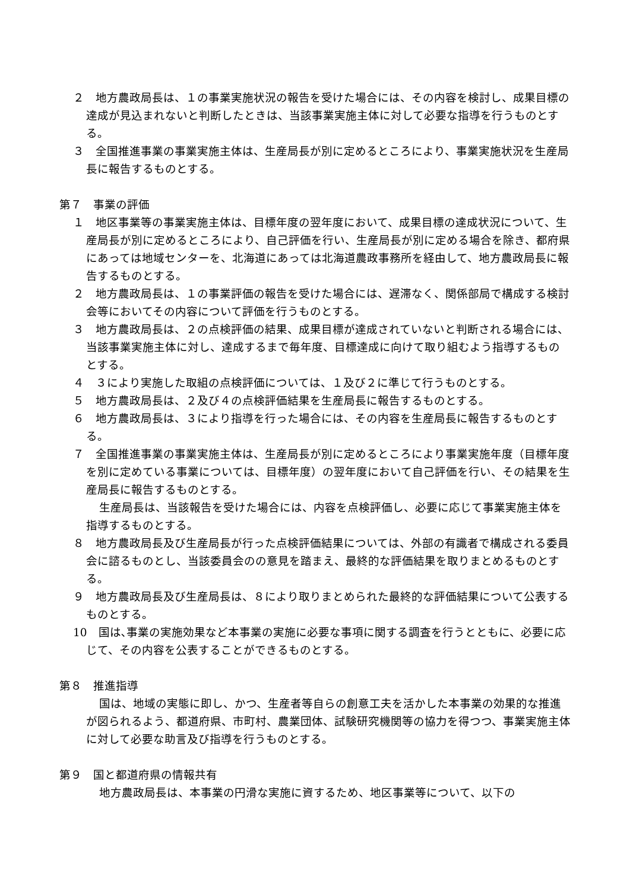２　地方農政局長は、１の事業実施状況の報告を受けた場合には、その内容を検討し、成果目標の達成が見込まれないと判断したときは、当該事業実施主体に対して必要な指導を行うものとする。
３　全国推進事業の事業実施主体は、生産局長が別に定めるところにより、事業実施状況を生産局長に報告するものとする。
第７　事業の評価
１　地区事業等の事業実施主体は、目標年度の翌年度において、成果目標の達成状況について、生産局長が別に定めるところにより、自己評価を行い、生産局長が別に定める場合を除き、都府県にあっては地域センターを、北海道にあっては北海道農政事務所を経由して、地方農政局長に報告するものとする。
２　地方農政局長は、１の事業評価の報告を受けた場合には、遅滞なく、関係部局で構成する検討会等においてその内容について評価を行うものとする。
３　地方農政局長は、２の点検評価の結果、成果目標が達成されていないと判断される場合には、当該事業実施主体に対し、達成するまで毎年度、目標達成に向けて取り組むよう指導するものとする。
４　３により実施した取組の点検評価については、１及び２に準じて行うものとする。
５　地方農政局長は、２及び４の点検評価結果を生産局長に報告するものとする。
６　地方農政局長は、３により指導を行った場合には、その内容を生産局長に報告するものとする。
７　全国推進事業の事業実施主体は、生産局長が別に定めるところにより事業実施年度（目標年度を別に定めている事業については、目標年度）の翌年度において自己評価を行い、その結果を生産局長に報告するものとする。
生産局長は、当該報告を受けた場合には、内容を点検評価し、必要に応じて事業実施主体を指導するものとする。
８　地方農政局長及び生産局長が行った点検評価結果については、外部の有識者で構成される委員会に諮るものとし、当該委員会のの意見を踏まえ、最終的な評価結果を取りまとめるものとする。
９　地方農政局長及び生産局長は、８により取りまとめられた最終的な評価結果について公表するものとする。
10　国は､事業の実施効果など本事業の実施に必要な事項に関する調査を行うとともに、必要に応じて、その内容を公表することができるものとする。
第８　推進指導
国は、地域の実態に即し、かつ、生産者等自らの創意工夫を活かした本事業の効果的な推進が図られるよう、都道府県、市町村、農業団体、試験研究機関等の協力を得つつ、事業実施主体に対して必要な助言及び指導を行うものとする。
第９　国と都道府県の情報共有
地方農政局長は、本事業の円滑な実施に資するため、地区事業等について、以下の